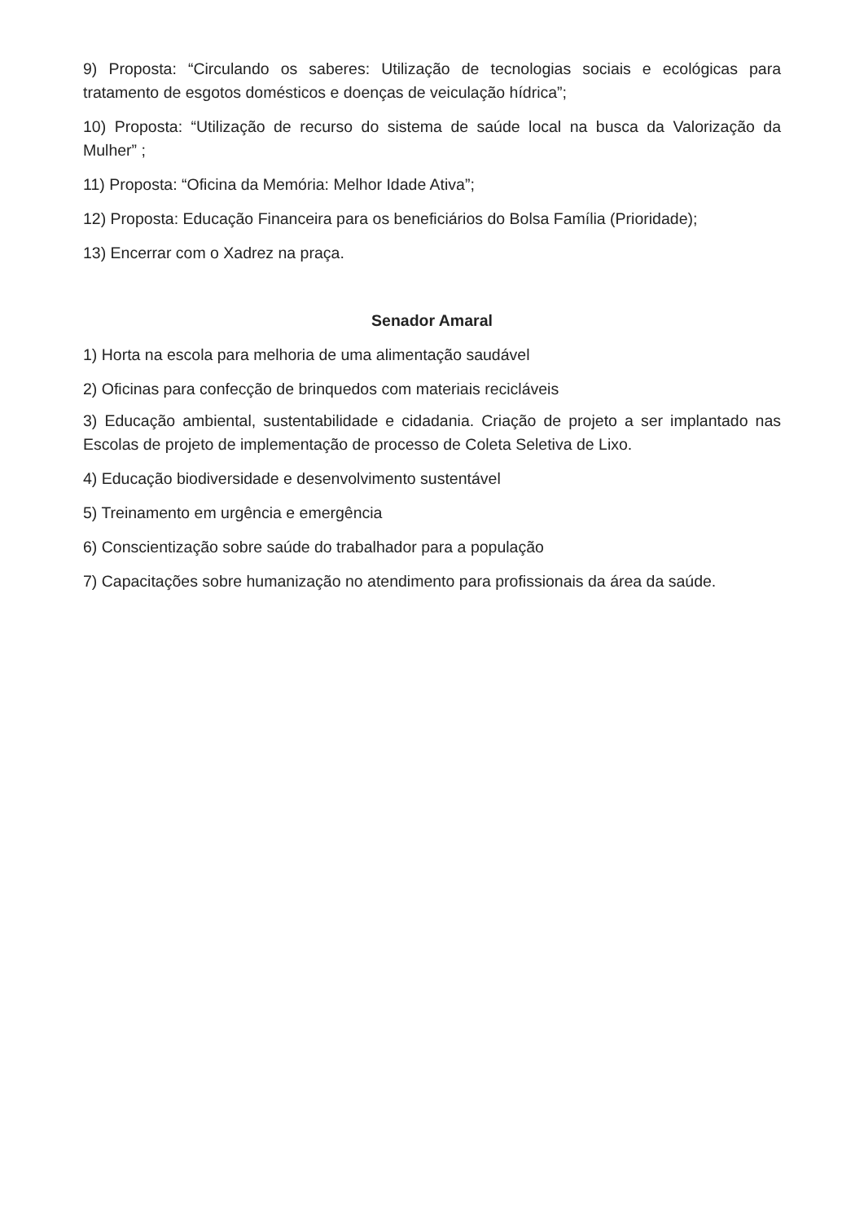9) Proposta: “Circulando os saberes: Utilização de tecnologias sociais e ecológicas para tratamento de esgotos domésticos e doenças de veiculação hídrica”;
10) Proposta: “Utilização de recurso do sistema de saúde local na busca da Valorização da Mulher” ;
11) Proposta: “Oficina da Memória: Melhor Idade Ativa”;
12) Proposta: Educação Financeira para os beneficiários do Bolsa Família (Prioridade);
13) Encerrar com o Xadrez na praça.
Senador Amaral
1) Horta na escola para melhoria de uma alimentação saudável
2) Oficinas para confecção de brinquedos com materiais recicláveis
3) Educação ambiental, sustentabilidade e cidadania. Criação de projeto a ser implantado nas Escolas de projeto de implementação de processo de Coleta Seletiva de Lixo.
4) Educação biodiversidade e desenvolvimento sustentável
5) Treinamento em urgência e emergência
6) Conscientização sobre saúde do trabalhador para a população
7) Capacitações sobre humanização no atendimento para profissionais da área da saúde.